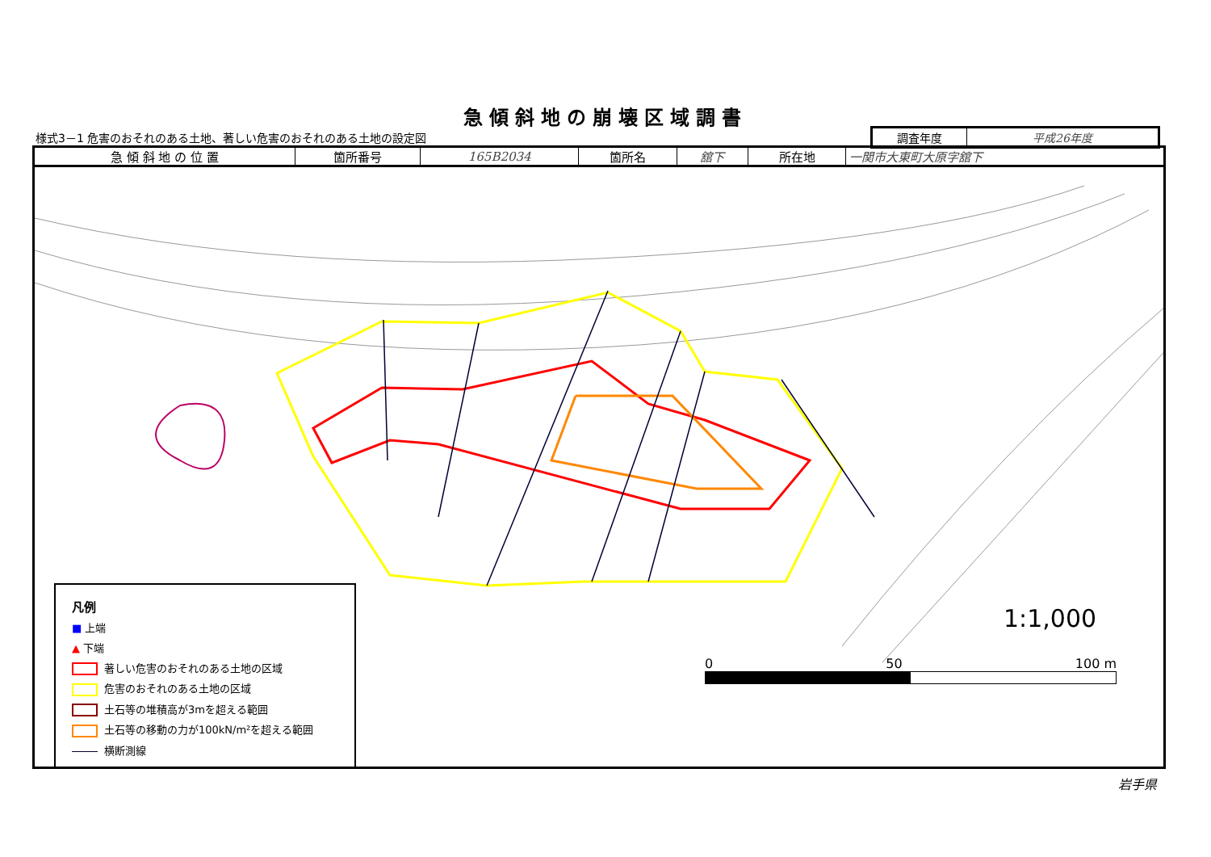急傾斜地の崩壊区域調書
様式3－1 危害のおそれのある土地、著しい危害のおそれのある土地の設定図
| 調査年度 | 平成26年度 |
| 急 傾 斜 地 の 位 置 | 箇所番号 | 165B2034 | 箇所名 | 舘下 | 所在地 | 一関市大東町大原字舘下 |
凡例
■ 上端
▲ 下端
著しい危害のおそれのある土地の区域
危害のおそれのある土地の区域
土石等の堆積高が3mを超える範囲
土石等の移動の力が100kN/m²を超える範囲
横断測線
1:1,000
0 50 100 m
岩手県